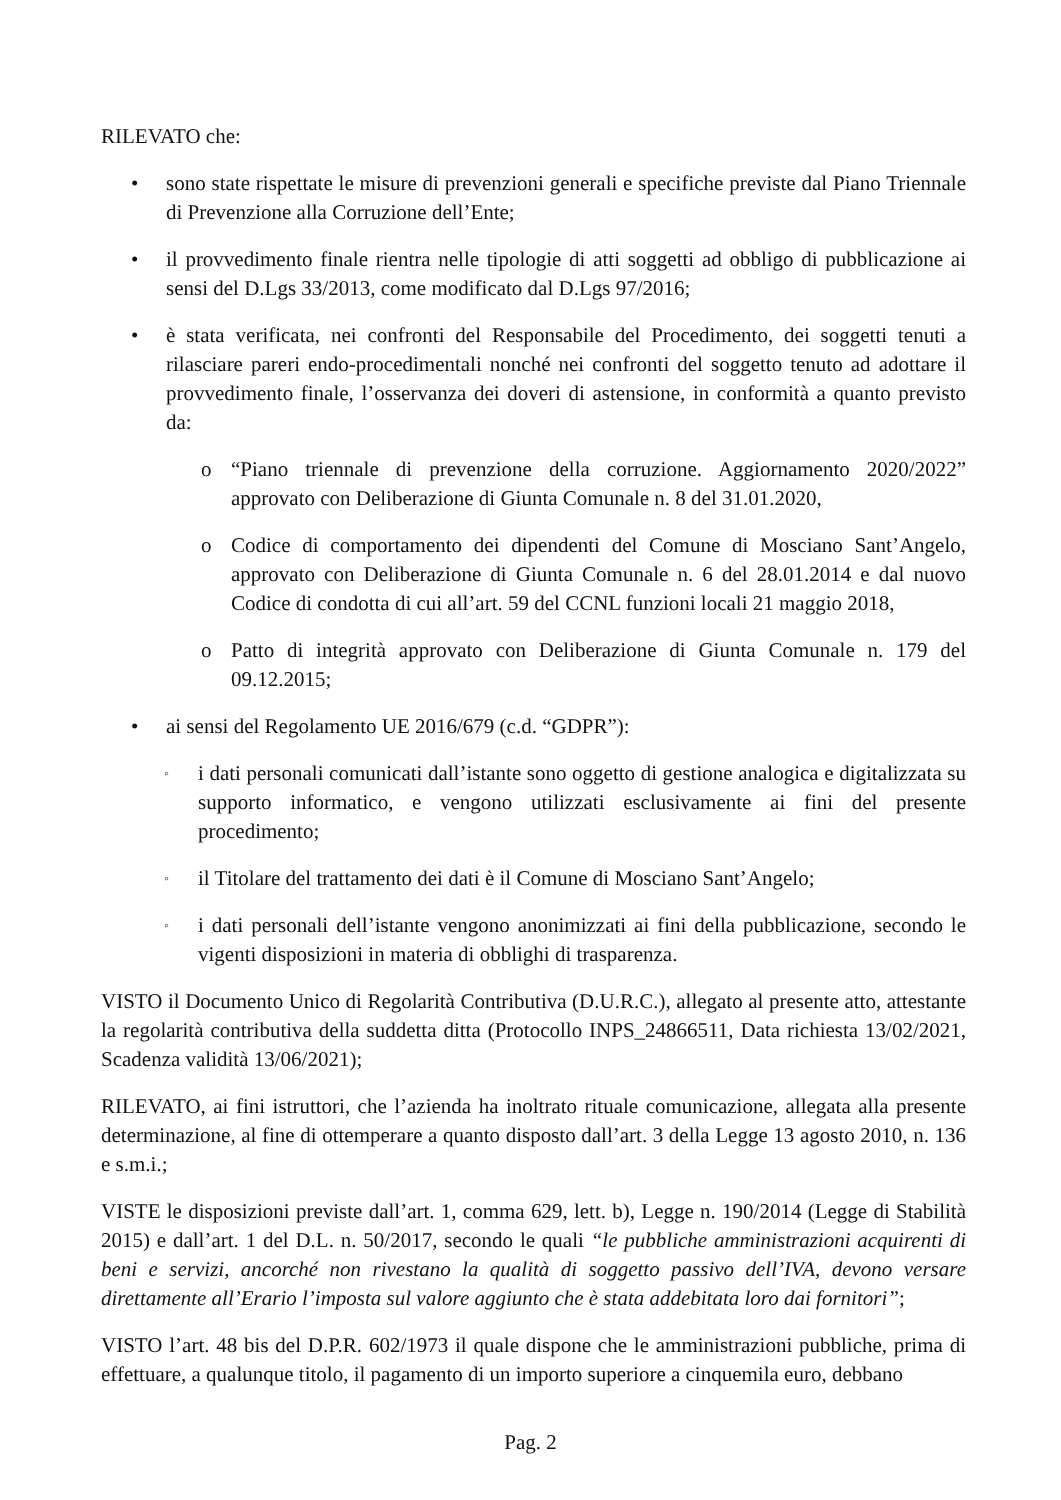RILEVATO che:
• sono state rispettate le misure di prevenzioni generali e specifiche previste dal Piano Triennale di Prevenzione alla Corruzione dell’Ente;
• il provvedimento finale rientra nelle tipologie di atti soggetti ad obbligo di pubblicazione ai sensi del D.Lgs 33/2013, come modificato dal D.Lgs 97/2016;
• è stata verificata, nei confronti del Responsabile del Procedimento, dei soggetti tenuti a rilasciare pareri endo-procedimentali nonché nei confronti del soggetto tenuto ad adottare il provvedimento finale, l’osservanza dei doveri di astensione, in conformità a quanto previsto da:
o “Piano triennale di prevenzione della corruzione. Aggiornamento 2020/2022” approvato con Deliberazione di Giunta Comunale n. 8 del 31.01.2020,
o Codice di comportamento dei dipendenti del Comune di Mosciano Sant’Angelo, approvato con Deliberazione di Giunta Comunale n. 6 del 28.01.2014 e dal nuovo Codice di condotta di cui all’art. 59 del CCNL funzioni locali 21 maggio 2018,
o Patto di integrità approvato con Deliberazione di Giunta Comunale n. 179 del 09.12.2015;
• ai sensi del Regolamento UE 2016/679 (c.d. “GDPR”):
◦ i dati personali comunicati dall’istante sono oggetto di gestione analogica e digitalizzata su supporto informatico, e vengono utilizzati esclusivamente ai fini del presente procedimento;
◦ il Titolare del trattamento dei dati è il Comune di Mosciano Sant’Angelo;
◦ i dati personali dell’istante vengono anonimizzati ai fini della pubblicazione, secondo le vigenti disposizioni in materia di obblighi di trasparenza.
VISTO il Documento Unico di Regolarità Contributiva (D.U.R.C.), allegato al presente atto, attestante la regolarità contributiva della suddetta ditta (Protocollo INPS_24866511, Data richiesta 13/02/2021, Scadenza validità 13/06/2021);
RILEVATO, ai fini istruttori, che l’azienda ha inoltrato rituale comunicazione, allegata alla presente determinazione, al fine di ottemperare a quanto disposto dall’art. 3 della Legge 13 agosto 2010, n. 136 e s.m.i.;
VISTE le disposizioni previste dall’art. 1, comma 629, lett. b), Legge n. 190/2014 (Legge di Stabilità 2015) e dall’art. 1 del D.L. n. 50/2017, secondo le quali “le pubbliche amministrazioni acquirenti di beni e servizi, ancorché non rivestano la qualità di soggetto passivo dell’IVA, devono versare direttamente all’Erario l’imposta sul valore aggiunto che è stata addebitata loro dai fornitori”;
VISTO l’art. 48 bis del D.P.R. 602/1973 il quale dispone che le amministrazioni pubbliche, prima di effettuare, a qualunque titolo, il pagamento di un importo superiore a cinquemila euro, debbano
Pag. 2